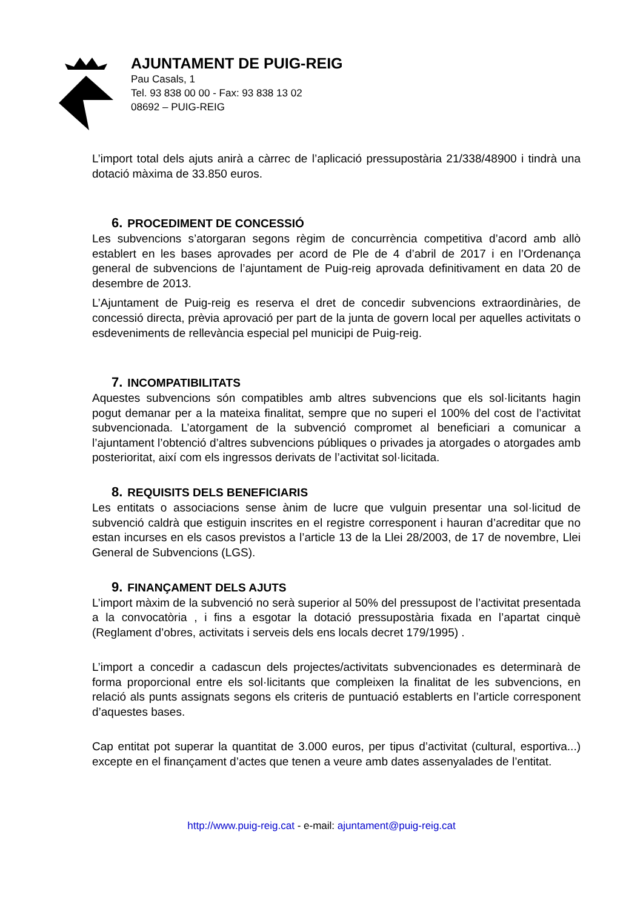AJUNTAMENT DE PUIG-REIG
Pau Casals, 1
Tel. 93 838 00 00 - Fax: 93 838 13 02
08692 – PUIG-REIG
L’import total dels ajuts anirà a càrrec de l’aplicació pressupostària 21/338/48900 i tindrà una dotació màxima de 33.850 euros.
6. PROCEDIMENT DE CONCESSIÓ
Les subvencions s’atorgaran segons règim de concurrència competitiva d’acord amb allò establert en les bases aprovades per acord de Ple de 4 d’abril de 2017 i en l’Ordenança general de subvencions de l’ajuntament de Puig-reig aprovada definitivament en data 20 de desembre de 2013.
L’Ajuntament de Puig-reig es reserva el dret de concedir subvencions extraordinàries, de concessió directa, prèvia aprovació per part de la junta de govern local per aquelles activitats o esdeveniments de rellevància especial pel municipi de Puig-reig.
7. INCOMPATIBILITATS
Aquestes subvencions són compatibles amb altres subvencions que els sol·licitants hagin pogut demanar per a la mateixa finalitat, sempre que no superi el 100% del cost de l’activitat subvencionada. L’atorgament de la subvenció compromet al beneficiari a comunicar a l’ajuntament l’obtenció d’altres subvencions públiques o privades ja atorgades o atorgades amb posterioritat, així com els ingressos derivats de l’activitat sol·licitada.
8. REQUISITS DELS BENEFICIARIS
Les entitats o associacions sense ànim de lucre que vulguin presentar una sol·licitud de subvenció caldrà que estiguin inscrites en el registre corresponent i hauran d’acreditar que no estan incurses en els casos previstos a l’article 13 de la Llei 28/2003, de 17 de novembre, Llei General de Subvencions (LGS).
9. FINANÇAMENT DELS AJUTS
L’import màxim de la subvenció no serà superior al 50% del pressupost de l’activitat presentada a la convocatòria , i fins a esgotar la dotació pressupostària fixada en l’apartat cinquè (Reglament d’obres, activitats i serveis dels ens locals decret 179/1995) .
L’import a concedir a cadascun dels projectes/activitats subvencionades es determinarà de forma proporcional entre els sol·licitants que compleixen la finalitat de les subvencions, en relació als punts assignats segons els criteris de puntuació establerts en l’article corresponent d’aquestes bases.
Cap entitat pot superar la quantitat de 3.000 euros, per tipus d’activitat (cultural, esportiva...) excepte en el finançament d’actes que tenen a veure amb dates assenyalades de l’entitat.
http://www.puig-reig.cat - e-mail: ajuntament@puig-reig.cat